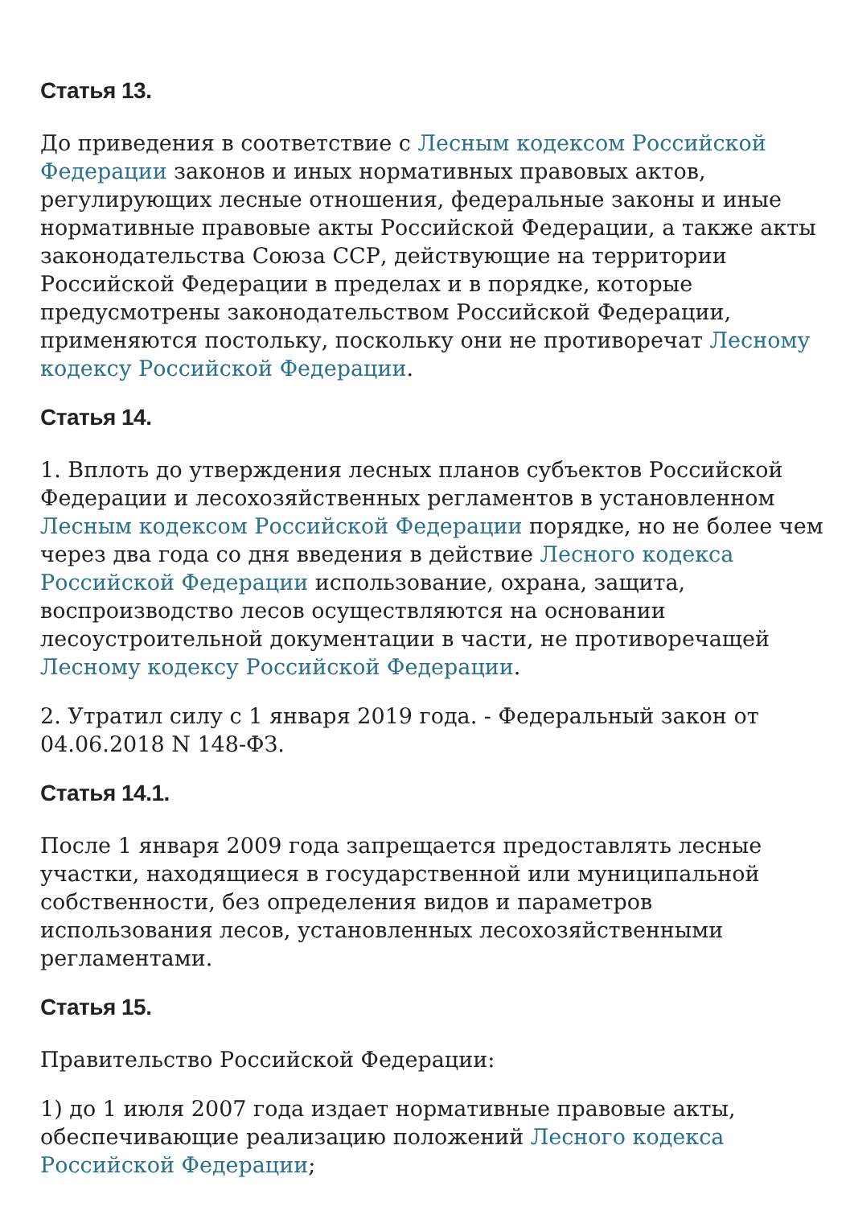Статья 13.
До приведения в соответствие с Лесным кодексом Российской Федерации законов и иных нормативных правовых актов, регулирующих лесные отношения, федеральные законы и иные нормативные правовые акты Российской Федерации, а также акты законодательства Союза ССР, действующие на территории Российской Федерации в пределах и в порядке, которые предусмотрены законодательством Российской Федерации, применяются постольку, поскольку они не противоречат Лесному кодексу Российской Федерации.
Статья 14.
1. Вплоть до утверждения лесных планов субъектов Российской Федерации и лесохозяйственных регламентов в установленном Лесным кодексом Российской Федерации порядке, но не более чем через два года со дня введения в действие Лесного кодекса Российской Федерации использование, охрана, защита, воспроизводство лесов осуществляются на основании лесоустроительной документации в части, не противоречащей Лесному кодексу Российской Федерации.
2. Утратил силу с 1 января 2019 года. - Федеральный закон от 04.06.2018 N 148-ФЗ.
Статья 14.1.
После 1 января 2009 года запрещается предоставлять лесные участки, находящиеся в государственной или муниципальной собственности, без определения видов и параметров использования лесов, установленных лесохозяйственными регламентами.
Статья 15.
Правительство Российской Федерации:
1) до 1 июля 2007 года издает нормативные правовые акты, обеспечивающие реализацию положений Лесного кодекса Российской Федерации;